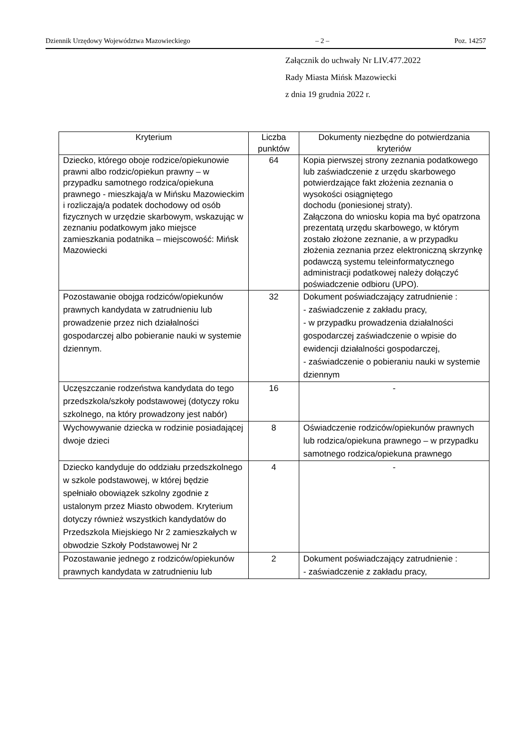Dziennik Urzędowy Województwa Mazowieckiego – 2 – Poz. 14257
Załącznik do uchwały Nr LIV.477.2022
Rady Miasta Mińsk Mazowiecki
z dnia 19 grudnia 2022 r.
| Kryterium | Liczba punktów | Dokumenty niezbędne do potwierdzania kryteriów |
| --- | --- | --- |
| Dziecko, którego oboje rodzice/opiekunowie prawni albo rodzic/opiekun prawny – w przypadku samotnego rodzica/opiekuna prawnego - mieszkają/a w Mińsku Mazowieckim i rozliczają/a podatek dochodowy od osób fizycznych w urzędzie skarbowym, wskazując w zeznaniu podatkowym jako miejsce zamieszkania podatnika – miejscowość: Mińsk Mazowiecki | 64 | Kopia pierwszej strony zeznania podatkowego lub zaświadczenie z urzędu skarbowego potwierdzające fakt złożenia zeznania o wysokości osiągniętego dochodu (poniesionej straty). Załączona do wniosku kopia ma być opatrzona prezentatą urzędu skarbowego, w którym zostało złożone zeznanie, a w przypadku złożenia zeznania przez elektroniczną skrzynkę podawczą systemu teleinformatycznego administracji podatkowej należy dołączyć poświadczenie odbioru (UPO). |
| Pozostawanie obojga rodziców/opiekunów prawnych kandydata w zatrudnieniu lub prowadzenie przez nich działalności gospodarczej albo pobieranie nauki w systemie dziennym. | 32 | Dokument poświadczający zatrudnienie : - zaświadczenie z zakładu pracy, - w przypadku prowadzenia działalności gospodarczej zaświadczenie o wpisie do ewidencji działalności gospodarczej, - zaświadczenie o pobieraniu nauki w systemie dziennym |
| Uczęszczanie rodzeństwa kandydata do tego przedszkola/szkoły podstawowej (dotyczy roku szkolnego, na który prowadzony jest nabór) | 16 | - |
| Wychowywanie dziecka w rodzinie posiadającej dwoje dzieci | 8 | Oświadczenie rodziców/opiekunów prawnych lub rodzica/opiekuna prawnego – w przypadku samotnego rodzica/opiekuna prawnego |
| Dziecko kandyduje do oddziału przedszkolnego w szkole podstawowej, w której będzie spełniało obowiązek szkolny zgodnie z ustalonym przez Miasto obwodem. Kryterium dotyczy również wszystkich kandydatów do Przedszkola Miejskiego Nr 2 zamieszkałych w obwodzie Szkoły Podstawowej Nr 2 | 4 | - |
| Pozostawanie jednego z rodziców/opiekunów prawnych kandydata w zatrudnieniu lub | 2 | Dokument poświadczający zatrudnienie : - zaświadczenie z zakładu pracy, |